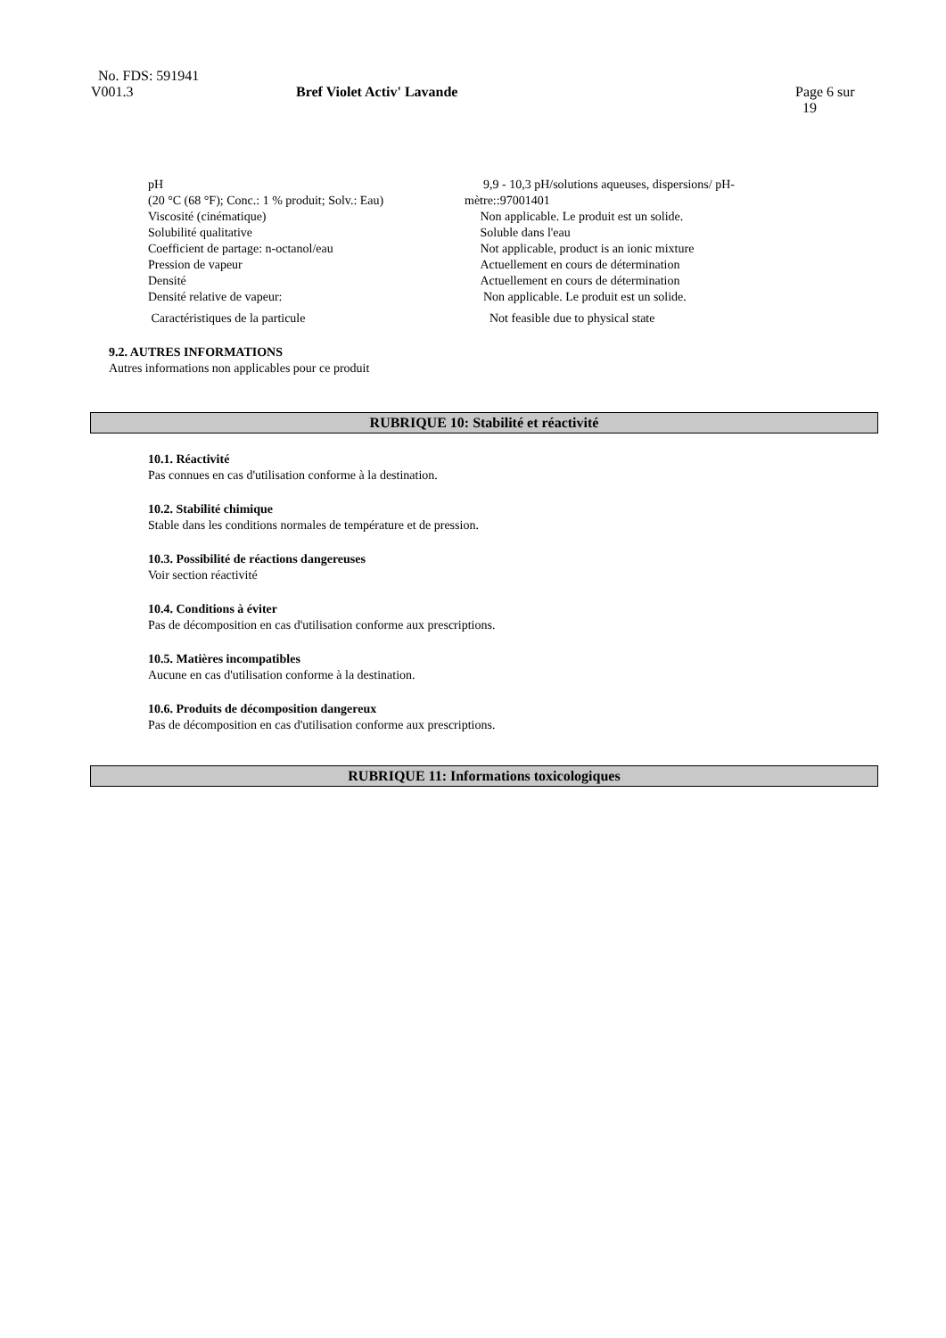No. FDS: 591941
V001.3
Bref Violet Activ' Lavande
Page 6 sur
19
| pH (20 °C (68 °F); Conc.: 1 % produit; Solv.: Eau) | 9,9 - 10,3 pH/solutions aqueuses, dispersions/ pH- mètre::97001401 |
| Viscosité (cinématique) | Non applicable. Le produit est un solide. |
| Solubilité qualitative | Soluble dans l'eau |
| Coefficient de partage: n-octanol/eau | Not applicable, product is an ionic mixture |
| Pression de vapeur | Actuellement en cours de détermination |
| Densité | Actuellement en cours de détermination |
| Densité relative de vapeur: | Non applicable. Le produit est un solide. |
| Caractéristiques de la particule | Not feasible due to physical state |
9.2. AUTRES INFORMATIONS
Autres informations non applicables pour ce produit
RUBRIQUE 10: Stabilité et réactivité
10.1. Réactivité
Pas connues en cas d'utilisation conforme à la destination.
10.2. Stabilité chimique
Stable dans les conditions normales de température et de pression.
10.3. Possibilité de réactions dangereuses
Voir section réactivité
10.4. Conditions à éviter
Pas de décomposition en cas d'utilisation conforme aux prescriptions.
10.5. Matières incompatibles
Aucune en cas d'utilisation conforme à la destination.
10.6. Produits de décomposition dangereux
Pas de décomposition en cas d'utilisation conforme aux prescriptions.
RUBRIQUE 11: Informations toxicologiques